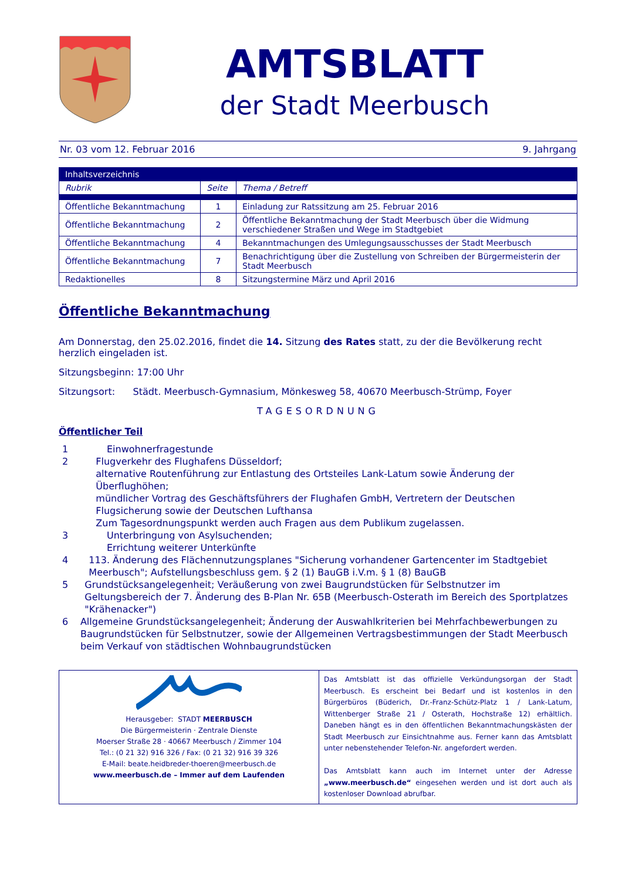AMTSBLATT
der Stadt Meerbusch
Nr. 03 vom 12. Februar 2016 9. Jahrgang
| Inhaltsverzeichnis | | |
| --- | --- | --- |
| Rubrik | Seite | Thema / Betreff |
| Öffentliche Bekanntmachung | 1 | Einladung zur Ratssitzung am 25. Februar 2016 |
| Öffentliche Bekanntmachung | 2 | Öffentliche Bekanntmachung der Stadt Meerbusch über die Widmung verschiedener Straßen und Wege im Stadtgebiet |
| Öffentliche Bekanntmachung | 4 | Bekanntmachungen des Umlegungsausschusses der Stadt Meerbusch |
| Öffentliche Bekanntmachung | 7 | Benachrichtigung über die Zustellung von Schreiben der Bürgermeisterin der Stadt Meerbusch |
| Redaktionelles | 8 | Sitzungstermine März und April 2016 |
Öffentliche Bekanntmachung
Am Donnerstag, den 25.02.2016, findet die 14. Sitzung des Rates statt, zu der die Bevölkerung recht herzlich eingeladen ist.
Sitzungsbeginn: 17:00 Uhr
Sitzungsort: Städt. Meerbusch-Gymnasium, Mönkesweg 58, 40670 Meerbusch-Strümp, Foyer
TAGESORDNUNG
Öffentlicher Teil
1 Einwohnerfragestunde
2 Flugverkehr des Flughafens Düsseldorf;
alternative Routenführung zur Entlastung des Ortsteiles Lank-Latum sowie Änderung der Überflughöhen;
mündlicher Vortrag des Geschäftsführers der Flughafen GmbH, Vertretern der Deutschen Flugsicherung sowie der Deutschen Lufthansa
Zum Tagesordnungspunkt werden auch Fragen aus dem Publikum zugelassen.
3 Unterbringung von Asylsuchenden;
Errichtung weiterer Unterkünfte
4 113. Änderung des Flächennutzungsplanes "Sicherung vorhandener Gartencenter im Stadtgebiet Meerbusch"; Aufstellungsbeschluss gem. § 2 (1) BauGB i.V.m. § 1 (8) BauGB
5 Grundstücksangelegenheit; Veräußerung von zwei Baugrundstücken für Selbstnutzer im Geltungsbereich der 7. Änderung des B-Plan Nr. 65B (Meerbusch-Osterath im Bereich des Sportplatzes "Krähenacker")
6 Allgemeine Grundstücksangelegenheit; Änderung der Auswahlkriterien bei Mehrfachbewerbungen zu Baugrundstücken für Selbstnutzer, sowie der Allgemeinen Vertragsbestimmungen der Stadt Meerbusch beim Verkauf von städtischen Wohnbaugrundstücken
Herausgeber: STADT MEERBUSCH
Die Bürgermeisterin · Zentrale Dienste
Moerser Straße 28 · 40667 Meerbusch / Zimmer 104
Tel.: (0 21 32) 916 326 / Fax: (0 21 32) 916 39 326
E-Mail: beate.heidbreder-thoeren@meerbusch.de
www.meerbusch.de – Immer auf dem Laufenden
Das Amtsblatt ist das offizielle Verkündungsorgan der Stadt Meerbusch. Es erscheint bei Bedarf und ist kostenlos in den Bürgerbüros (Büderich, Dr.-Franz-Schütz-Platz 1 / Lank-Latum, Wittenberger Straße 21 / Osterath, Hochstraße 12) erhältlich. Daneben hängt es in den öffentlichen Bekanntmachungskästen der Stadt Meerbusch zur Einsichtnahme aus. Ferner kann das Amtsblatt unter nebenstehender Telefon-Nr. angefordert werden.
Das Amtsblatt kann auch im Internet unter der Adresse „www.meerbusch.de“ eingesehen werden und ist dort auch als kostenloser Download abrufbar.